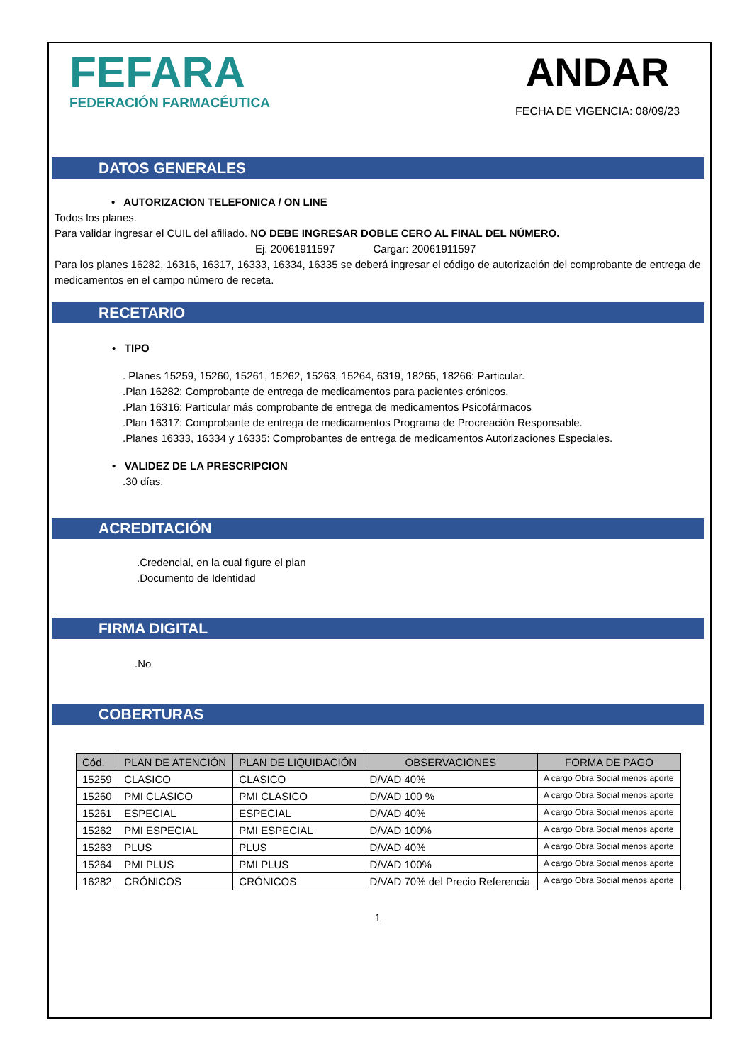FEFARA
FEDERACIÓN FARMACÉUTICA
ANDAR
FECHA DE VIGENCIA: 08/09/23
DATOS GENERALES
• AUTORIZACION TELEFONICA / ON LINE
Todos los planes.
Para validar ingresar el CUIL del afiliado. NO DEBE INGRESAR DOBLE CERO AL FINAL DEL NÚMERO.
Ej. 20061911597 Cargar: 20061911597
Para los planes 16282, 16316, 16317, 16333, 16334, 16335 se deberá ingresar el código de autorización del comprobante de entrega de medicamentos en el campo número de receta.
RECETARIO
• TIPO
. Planes 15259, 15260, 15261, 15262, 15263, 15264, 6319, 18265, 18266: Particular.
.Plan 16282: Comprobante de entrega de medicamentos para pacientes crónicos.
.Plan 16316: Particular más comprobante de entrega de medicamentos Psicofármacos
.Plan 16317: Comprobante de entrega de medicamentos Programa de Procreación Responsable.
.Planes 16333, 16334 y 16335: Comprobantes de entrega de medicamentos Autorizaciones Especiales.
• VALIDEZ DE LA PRESCRIPCION
.30 días.
ACREDITACIÓN
.Credencial, en la cual figure el plan
.Documento de Identidad
FIRMA DIGITAL
.No
COBERTURAS
| Cód. | PLAN DE ATENCIÓN | PLAN DE LIQUIDACIÓN | OBSERVACIONES | FORMA DE PAGO |
| --- | --- | --- | --- | --- |
| 15259 | CLASICO | CLASICO | D/VAD 40% | A cargo Obra Social menos aporte |
| 15260 | PMI CLASICO | PMI CLASICO | D/VAD 100 % | A cargo Obra Social menos aporte |
| 15261 | ESPECIAL | ESPECIAL | D/VAD 40% | A cargo Obra Social menos aporte |
| 15262 | PMI ESPECIAL | PMI ESPECIAL | D/VAD 100% | A cargo Obra Social menos aporte |
| 15263 | PLUS | PLUS | D/VAD 40% | A cargo Obra Social menos aporte |
| 15264 | PMI PLUS | PMI PLUS | D/VAD 100% | A cargo Obra Social menos aporte |
| 16282 | CRÓNICOS | CRÓNICOS | D/VAD 70% del Precio Referencia | A cargo Obra Social menos aporte |
1